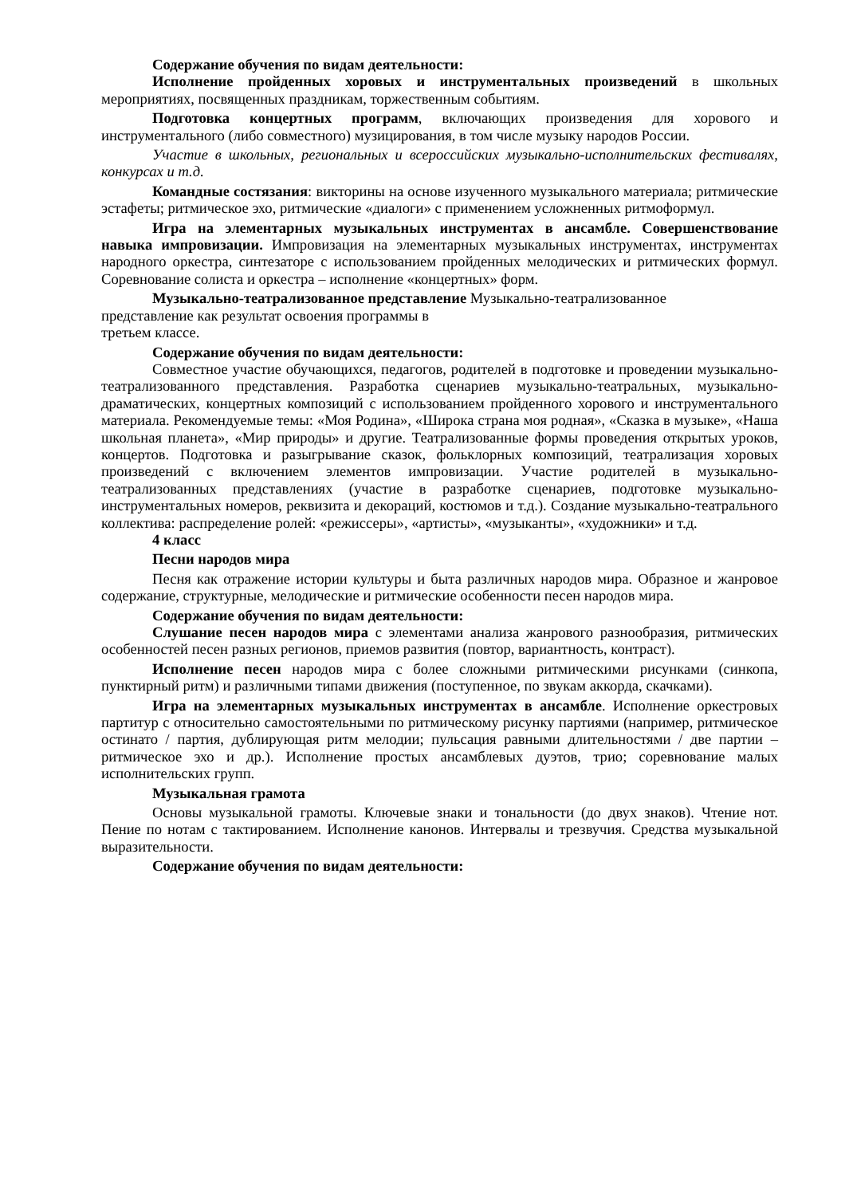Содержание обучения по видам деятельности:
Исполнение пройденных хоровых и инструментальных произведений в школьных мероприятиях, посвященных праздникам, торжественным событиям.
Подготовка концертных программ, включающих произведения для хорового и инструментального (либо совместного) музицирования, в том числе музыку народов России.
Участие в школьных, региональных и всероссийских музыкально-исполнительских фестивалях, конкурсах и т.д.
Командные состязания: викторины на основе изученного музыкального материала; ритмические эстафеты; ритмическое эхо, ритмические «диалоги» с применением усложненных ритмоформул.
Игра на элементарных музыкальных инструментах в ансамбле. Совершенствование навыка импровизации. Импровизация на элементарных музыкальных инструментах, инструментах народного оркестра, синтезаторе с использованием пройденных мелодических и ритмических формул. Соревнование солиста и оркестра – исполнение «концертных» форм.
Музыкально-театрализованное представление Музыкально-театрализованное
представление как результат освоения программы в
третьем классе.
Содержание обучения по видам деятельности:
Совместное участие обучающихся, педагогов, родителей в подготовке и проведении музыкально-театрализованного представления. Разработка сценариев музыкально-театральных, музыкально-драматических, концертных композиций с использованием пройденного хорового и инструментального материала. Рекомендуемые темы: «Моя Родина», «Широка страна моя родная», «Сказка в музыке», «Наша школьная планета», «Мир природы» и другие. Театрализованные формы проведения открытых уроков, концертов. Подготовка и разыгрывание сказок, фольклорных композиций, театрализация хоровых произведений с включением элементов импровизации. Участие родителей в музыкально-театрализованных представлениях (участие в разработке сценариев, подготовке музыкально-инструментальных номеров, реквизита и декораций, костюмов и т.д.). Создание музыкально-театрального коллектива: распределение ролей: «режиссеры», «артисты», «музыканты», «художники» и т.д.
4 класс
Песни народов мира
Песня как отражение истории культуры и быта различных народов мира. Образное и жанровое содержание, структурные, мелодические и ритмические особенности песен народов мира.
Содержание обучения по видам деятельности:
Слушание песен народов мира с элементами анализа жанрового разнообразия, ритмических особенностей песен разных регионов, приемов развития (повтор, вариантность, контраст).
Исполнение песен народов мира с более сложными ритмическими рисунками (синкопа, пунктирный ритм) и различными типами движения (поступенное, по звукам аккорда, скачками).
Игра на элементарных музыкальных инструментах в ансамбле. Исполнение оркестровых партитур с относительно самостоятельными по ритмическому рисунку партиями (например, ритмическое остинато / партия, дублирующая ритм мелодии; пульсация равными длительностями / две партии – ритмическое эхо и др.). Исполнение простых ансамблевых дуэтов, трио; соревнование малых исполнительских групп.
Музыкальная грамота
Основы музыкальной грамоты. Ключевые знаки и тональности (до двух знаков). Чтение нот. Пение по нотам с тактированием. Исполнение канонов. Интервалы и трезвучия. Средства музыкальной выразительности.
Содержание обучения по видам деятельности: